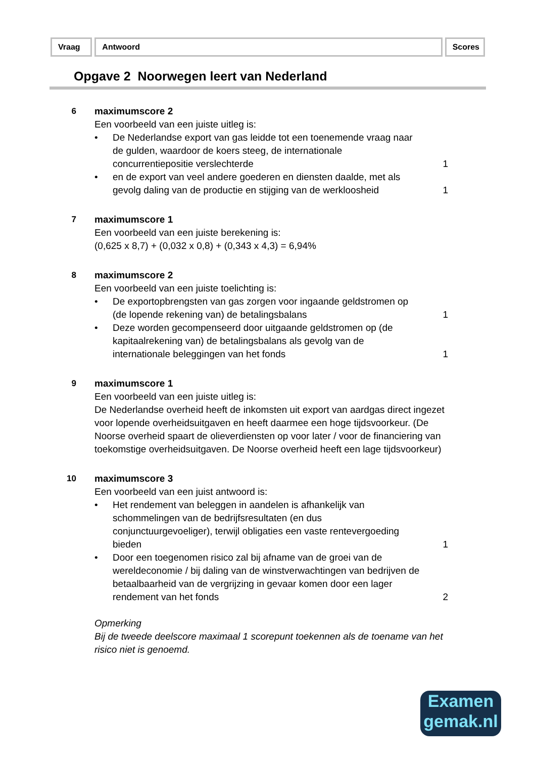Vraag Antwoord Scores
Opgave 2 Noorwegen leert van Nederland
6 maximumscore 2
Een voorbeeld van een juiste uitleg is:
• De Nederlandse export van gas leidde tot een toenemende vraag naar de gulden, waardoor de koers steeg, de internationale concurrentiepositie verslechterde 1
• en de export van veel andere goederen en diensten daalde, met als gevolg daling van de productie en stijging van de werkloosheid 1
7 maximumscore 1
Een voorbeeld van een juiste berekening is:
(0,625 x 8,7) + (0,032 x 0,8) + (0,343 x 4,3) = 6,94%
8 maximumscore 2
Een voorbeeld van een juiste toelichting is:
• De exportopbrengsten van gas zorgen voor ingaande geldstromen op (de lopende rekening van) de betalingsbalans 1
• Deze worden gecompenseerd door uitgaande geldstromen op (de kapitaalrekening van) de betalingsbalans als gevolg van de internationale beleggingen van het fonds 1
9 maximumscore 1
Een voorbeeld van een juiste uitleg is:
De Nederlandse overheid heeft de inkomsten uit export van aardgas direct ingezet voor lopende overheidsuitgaven en heeft daarmee een hoge tijdsvoorkeur. (De Noorse overheid spaart de olieverdiensten op voor later / voor de financiering van toekomstige overheidsuitgaven. De Noorse overheid heeft een lage tijdsvoorkeur)
10 maximumscore 3
Een voorbeeld van een juist antwoord is:
• Het rendement van beleggen in aandelen is afhankelijk van schommelingen van de bedrijfsresultaten (en dus conjunctuurgevoeliger), terwijl obligaties een vaste rentevergoeding bieden 1
• Door een toegenomen risico zal bij afname van de groei van de wereldeconomie / bij daling van de winstverwachtingen van bedrijven de betaalbaarheid van de vergrijzing in gevaar komen door een lager rendement van het fonds 2
Opmerking
Bij de tweede deelscore maximaal 1 scorepunt toekennen als de toename van het risico niet is genoemd.
Examen
gemak.nl